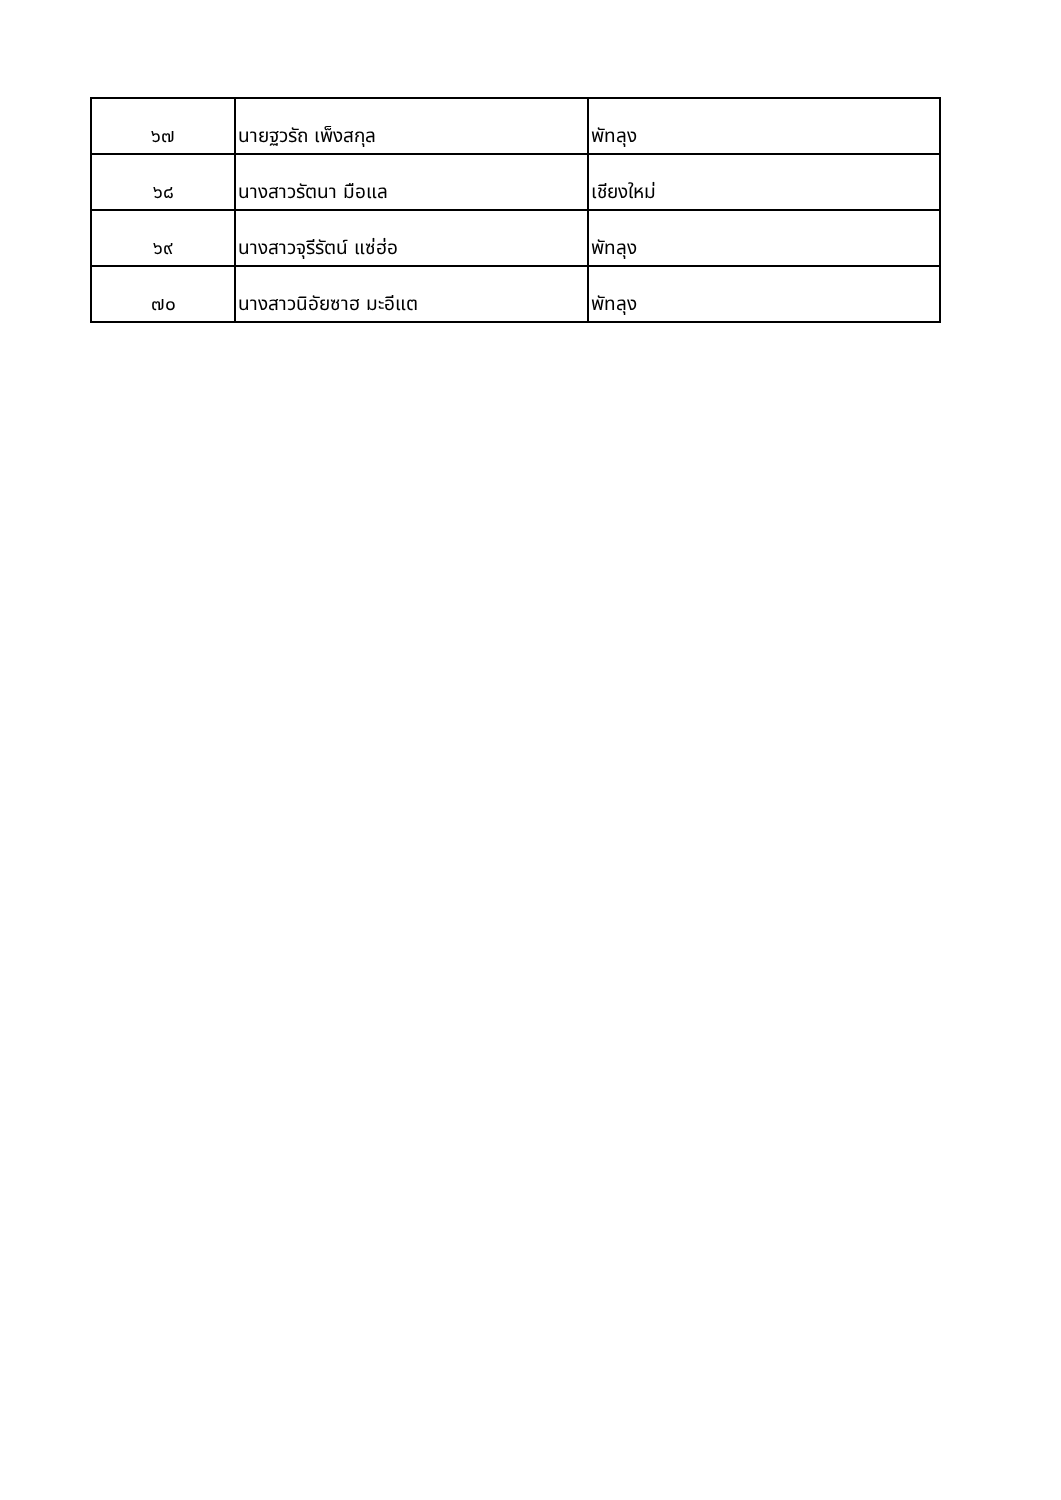| ๖๗ | นายฐวรัถ เพ็งสกุล | พัทลุง |
| ๖๘ | นางสาวรัตนา มือแล | เชียงใหม่ |
| ๖๙ | นางสาวจุรีรัตน์ แซ่ฮ่อ | พัทลุง |
| ๗๐ | นางสาวนิอัยซาฮ มะอีแต | พัทลุง |